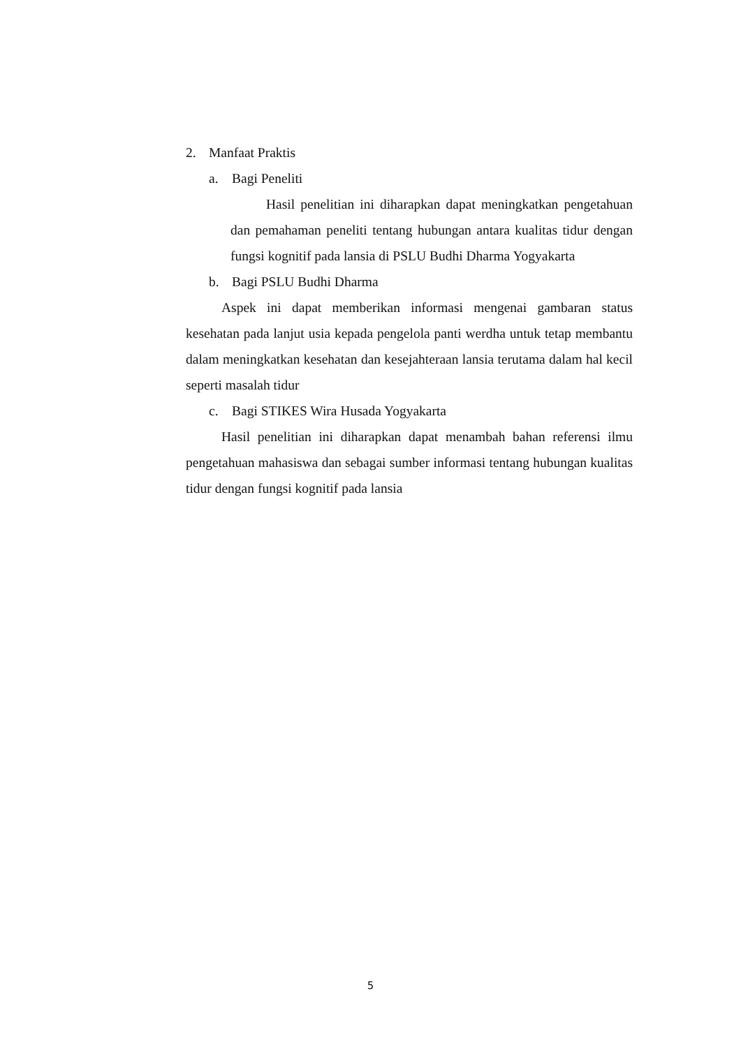2. Manfaat Praktis
a. Bagi Peneliti
Hasil penelitian ini diharapkan dapat meningkatkan pengetahuan dan pemahaman peneliti tentang hubungan antara kualitas tidur dengan fungsi kognitif pada lansia di PSLU Budhi Dharma Yogyakarta
b. Bagi PSLU Budhi Dharma
Aspek ini dapat memberikan informasi mengenai gambaran status kesehatan pada lanjut usia kepada pengelola panti werdha untuk tetap membantu dalam meningkatkan kesehatan dan kesejahteraan lansia terutama dalam hal kecil seperti masalah tidur
c. Bagi STIKES Wira Husada Yogyakarta
Hasil penelitian ini diharapkan dapat menambah bahan referensi ilmu pengetahuan mahasiswa dan sebagai sumber informasi tentang hubungan kualitas tidur dengan fungsi kognitif pada lansia
5